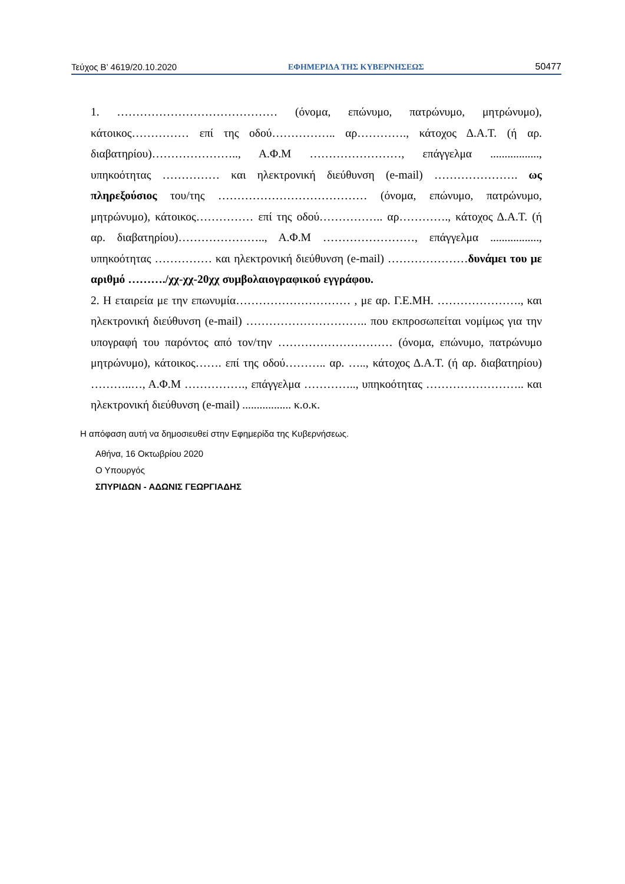Τεύχος Β’ 4619/20.10.2020 ΕΦΗΜΕΡΙΔΑ ΤΗΣ ΚΥΒΕΡΝΗΣΕΩΣ 50477
1. …………………………………… (όνομα, επώνυμο, πατρώνυμο, μητρώνυμο), κάτοικος…………… επί της οδού…………….. αρ…………., κάτοχος Δ.Α.Τ. (ή αρ. διαβατηρίου)………………….., Α.Φ.Μ ……………………, επάγγελμα ................., υπηκοότητας …………… και ηλεκτρονική διεύθυνση (e-mail) …………………. ως πληρεξούσιος του/της ………………………………… (όνομα, επώνυμο, πατρώνυμο, μητρώνυμο), κάτοικος…………… επί της οδού…………….. αρ…………., κάτοχος Δ.Α.Τ. (ή αρ. διαβατηρίου)………………….., Α.Φ.Μ ……………………, επάγγελμα ................., υπηκοότητας …………… και ηλεκτρονική διεύθυνση (e-mail) …………………δυνάμει του με αριθμό ………./χχ-χχ-20χχ συμβολαιογραφικού εγγράφου.
2. Η εταιρεία με την επωνυμία………………………… , με αρ. Γ.Ε.ΜΗ. …………………., και ηλεκτρονική διεύθυνση (e-mail) ………………………….. που εκπροσωπείται νομίμως για την υπογραφή του παρόντος από τον/την ………………………… (όνομα, επώνυμο, πατρώνυμο μητρώνυμο), κάτοικος……. επί της οδού……….. αρ. ….., κάτοχος Δ.Α.Τ. (ή αρ. διαβατηρίου) ………..…, Α.Φ.Μ ……………., επάγγελμα ………….., υπηκοότητας …………………….. και ηλεκτρονική διεύθυνση (e-mail) ................. κ.ο.κ.
Η απόφαση αυτή να δημοσιευθεί στην Εφημερίδα της Κυβερνήσεως.
Αθήνα, 16 Οκτωβρίου 2020
Ο Υπουργός
ΣΠΥΡΙΔΩΝ - ΑΔΩΝΙΣ ΓΕΩΡΓΙΑΔΗΣ